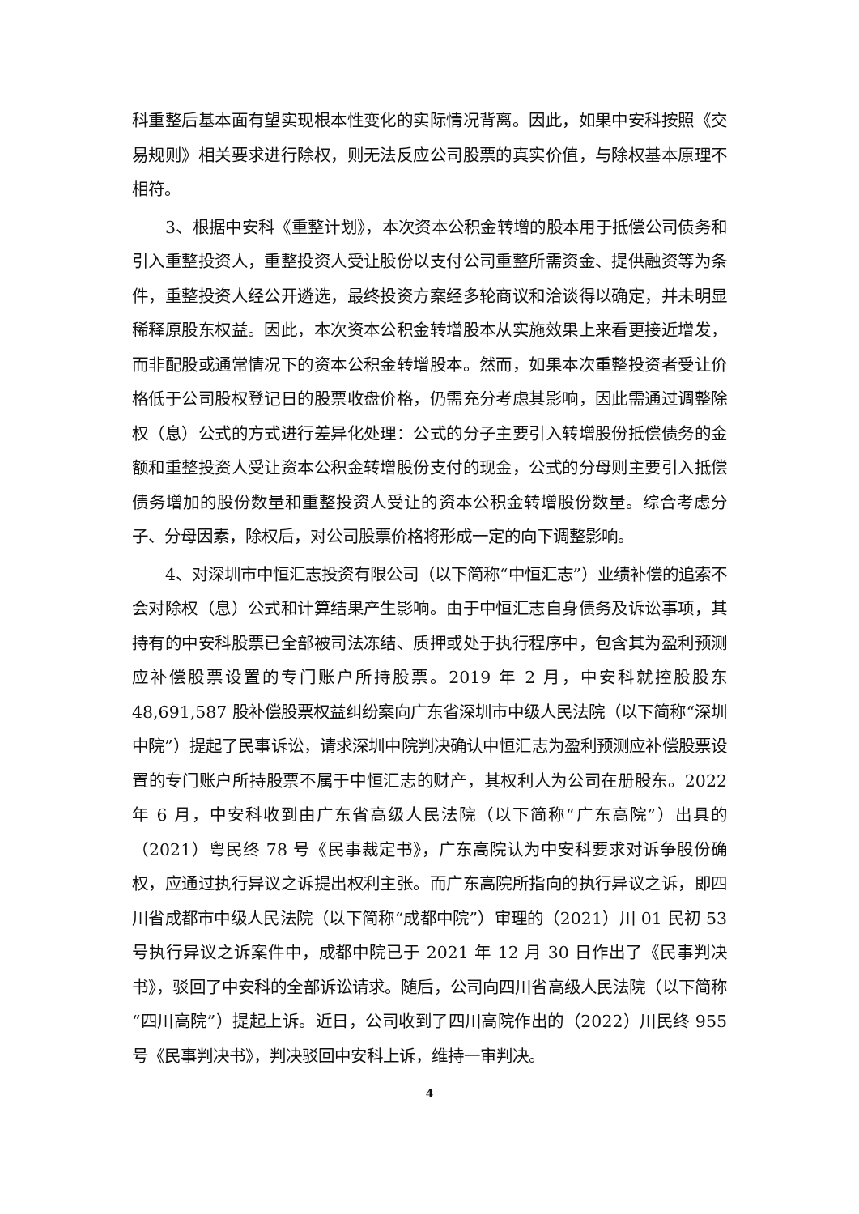科重整后基本面有望实现根本性变化的实际情况背离。因此，如果中安科按照《交易规则》相关要求进行除权，则无法反应公司股票的真实价值，与除权基本原理不相符。
3、根据中安科《重整计划》，本次资本公积金转增的股本用于抵偿公司债务和引入重整投资人，重整投资人受让股份以支付公司重整所需资金、提供融资等为条件，重整投资人经公开遴选，最终投资方案经多轮商议和洽谈得以确定，并未明显稀释原股东权益。因此，本次资本公积金转增股本从实施效果上来看更接近增发，而非配股或通常情况下的资本公积金转增股本。然而，如果本次重整投资者受让价格低于公司股权登记日的股票收盘价格，仍需充分考虑其影响，因此需通过调整除权（息）公式的方式进行差异化处理：公式的分子主要引入转增股份抵偿债务的金额和重整投资人受让资本公积金转增股份支付的现金，公式的分母则主要引入抵偿债务增加的股份数量和重整投资人受让的资本公积金转增股份数量。综合考虑分子、分母因素，除权后，对公司股票价格将形成一定的向下调整影响。
4、对深圳市中恒汇志投资有限公司（以下简称“中恒汇志”）业绩补偿的追索不会对除权（息）公式和计算结果产生影响。由于中恒汇志自身债务及诉讼事项，其持有的中安科股票已全部被司法冻结、质押或处于执行程序中，包含其为盈利预测应补偿股票设置的专门账户所持股票。2019 年 2 月，中安科就控股股东 48,691,587 股补偿股票权益纠纷案向广东省深圳市中级人民法院（以下简称“深圳中院”）提起了民事诉讼，请求深圳中院判决确认中恒汇志为盈利预测应补偿股票设置的专门账户所持股票不属于中恒汇志的财产，其权利人为公司在册股东。2022 年 6 月，中安科收到由广东省高级人民法院（以下简称“广东高院”）出具的（2021）粤民终 78 号《民事裁定书》，广东高院认为中安科要求对诉争股份确权，应通过执行异议之诉提出权利主张。而广东高院所指向的执行异议之诉，即四川省成都市中级人民法院（以下简称“成都中院”）审理的（2021）川 01 民初 53 号执行异议之诉案件中，成都中院已于 2021 年 12 月 30 日作出了《民事判决书》，驳回了中安科的全部诉讼请求。随后，公司向四川省高级人民法院（以下简称“四川高院”）提起上诉。近日，公司收到了四川高院作出的（2022）川民终 955 号《民事判决书》，判决驳回中安科上诉，维持一审判决。
4